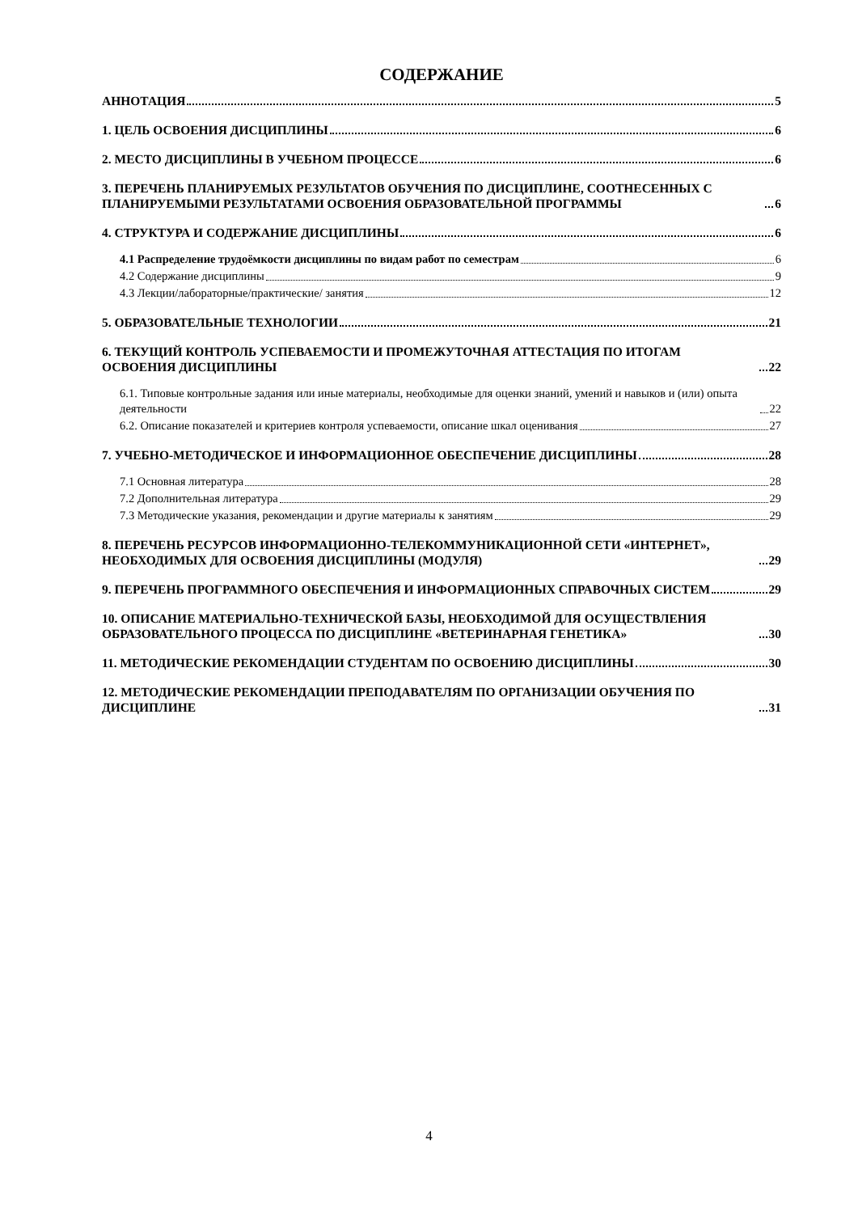СОДЕРЖАНИЕ
АННОТАЦИЯ 5
1. ЦЕЛЬ ОСВОЕНИЯ ДИСЦИПЛИНЫ 6
2. МЕСТО ДИСЦИПЛИНЫ В УЧЕБНОМ ПРОЦЕССЕ 6
3. ПЕРЕЧЕНЬ ПЛАНИРУЕМЫХ РЕЗУЛЬТАТОВ ОБУЧЕНИЯ ПО ДИСЦИПЛИНЕ, СООТНЕСЕННЫХ С ПЛАНИРУЕМЫМИ РЕЗУЛЬТАТАМИ ОСВОЕНИЯ ОБРАЗОВАТЕЛЬНОЙ ПРОГРАММЫ 6
4. СТРУКТУРА И СОДЕРЖАНИЕ ДИСЦИПЛИНЫ 6
4.1 Распределение трудоёмкости дисциплины по видам работ по семестрам 6
4.2 Содержание дисциплины 9
4.3 Лекции/лабораторные/практические/ занятия 12
5. ОБРАЗОВАТЕЛЬНЫЕ ТЕХНОЛОГИИ 21
6. ТЕКУЩИЙ КОНТРОЛЬ УСПЕВАЕМОСТИ И ПРОМЕЖУТОЧНАЯ АТТЕСТАЦИЯ ПО ИТОГАМ ОСВОЕНИЯ ДИСЦИПЛИНЫ 22
6.1. Типовые контрольные задания или иные материалы, необходимые для оценки знаний, умений и навыков и (или) опыта деятельности 22
6.2. Описание показателей и критериев контроля успеваемости, описание шкал оценивания 27
7. УЧЕБНО-МЕТОДИЧЕСКОЕ И ИНФОРМАЦИОННОЕ ОБЕСПЕЧЕНИЕ ДИСЦИПЛИНЫ 28
7.1 Основная литература 28
7.2 Дополнительная литература 29
7.3 Методические указания, рекомендации и другие материалы к занятиям 29
8. ПЕРЕЧЕНЬ РЕСУРСОВ ИНФОРМАЦИОННО-ТЕЛЕКОММУНИКАЦИОННОЙ СЕТИ «ИНТЕРНЕТ», НЕОБХОДИМЫХ ДЛЯ ОСВОЕНИЯ ДИСЦИПЛИНЫ (МОДУЛЯ) 29
9. ПЕРЕЧЕНЬ ПРОГРАММНОГО ОБЕСПЕЧЕНИЯ И ИНФОРМАЦИОННЫХ СПРАВОЧНЫХ СИСТЕМ 29
10. ОПИСАНИЕ МАТЕРИАЛЬНО-ТЕХНИЧЕСКОЙ БАЗЫ, НЕОБХОДИМОЙ ДЛЯ ОСУЩЕСТВЛЕНИЯ ОБРАЗОВАТЕЛЬНОГО ПРОЦЕССА ПО ДИСЦИПЛИНЕ «ВЕТЕРИНАРНАЯ ГЕНЕТИКА» 30
11. МЕТОДИЧЕСКИЕ РЕКОМЕНДАЦИИ СТУДЕНТАМ ПО ОСВОЕНИЮ ДИСЦИПЛИНЫ 30
12. МЕТОДИЧЕСКИЕ РЕКОМЕНДАЦИИ ПРЕПОДАВАТЕЛЯМ ПО ОРГАНИЗАЦИИ ОБУЧЕНИЯ ПО ДИСЦИПЛИНЕ 31
4